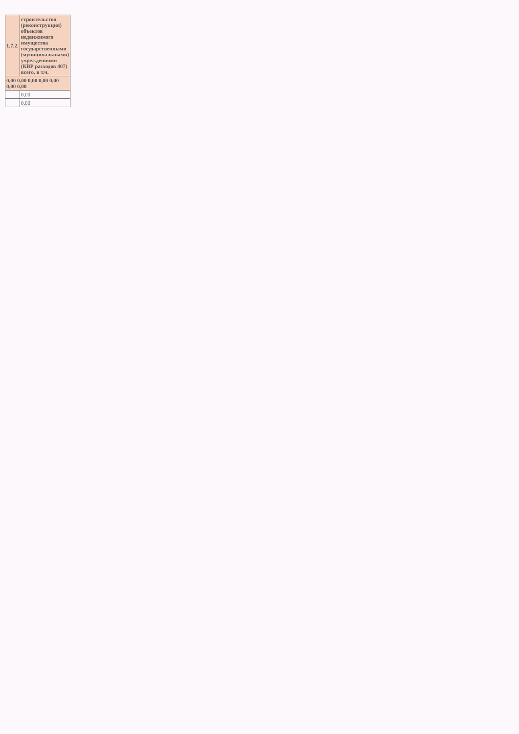| 1.7.2. | строительство (реконструкция) объектов недвижимого имущества государственными (муниципальными) учреждениями (КВР расходов 407) всего, в т.ч. |
| 0,00 0,00 0,00 0,00 0,00 0,00 0,00 | |
| | 0,00 |
| | 0,00 |